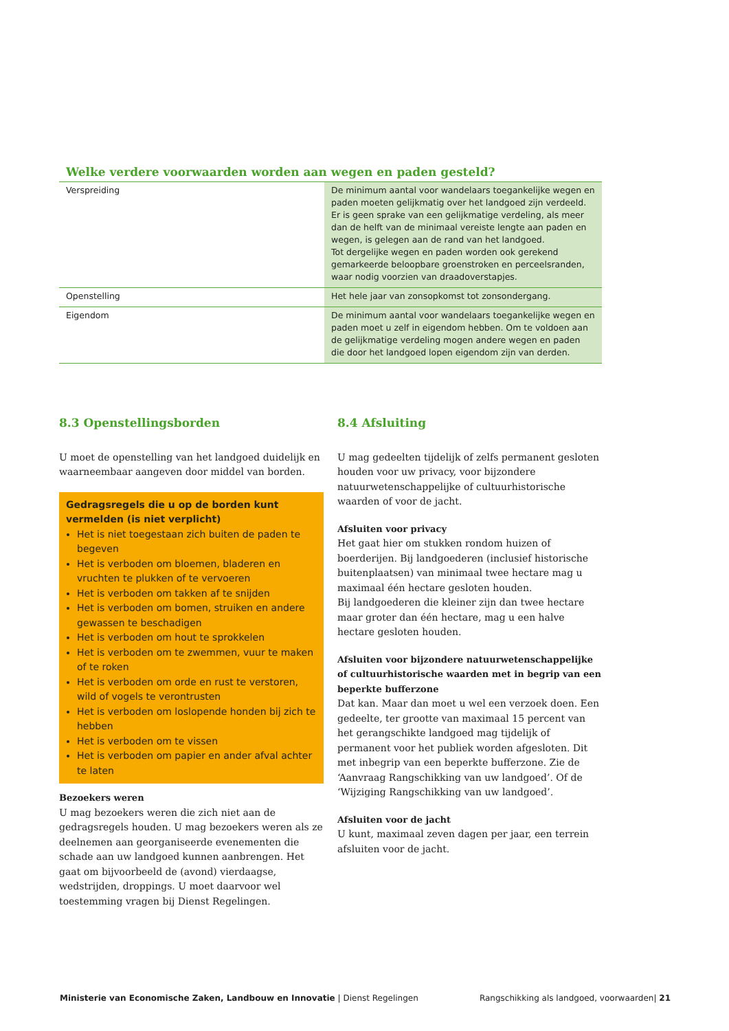Welke verdere voorwaarden worden aan wegen en paden gesteld?
| Verspreiding | De minimum aantal voor wandelaars toegankelijke wegen en paden moeten gelijkmatig over het landgoed zijn verdeeld. Er is geen sprake van een gelijkmatige verdeling, als meer dan de helft van de minimaal vereiste lengte aan paden en wegen, is gelegen aan de rand van het landgoed. Tot dergelijke wegen en paden worden ook gerekend gemarkeerde beloopbare groenstroken en perceelsranden, waar nodig voorzien van draadoverstapjes. |
| Openstelling | Het hele jaar van zonsopkomst tot zonsondergang. |
| Eigendom | De minimum aantal voor wandelaars toegankelijke wegen en paden moet u zelf in eigendom hebben. Om te voldoen aan de gelijkmatige verdeling mogen andere wegen en paden die door het landgoed lopen eigendom zijn van derden. |
8.3 Openstellingsborden
U moet de openstelling van het landgoed duidelijk en waarneembaar aangeven door middel van borden.
Gedragsregels die u op de borden kunt vermelden (is niet verplicht)
Het is niet toegestaan zich buiten de paden te begeven
Het is verboden om bloemen, bladeren en vruchten te plukken of te vervoeren
Het is verboden om takken af te snijden
Het is verboden om bomen, struiken en andere gewassen te beschadigen
Het is verboden om hout te sprokkelen
Het is verboden om te zwemmen, vuur te maken of te roken
Het is verboden om orde en rust te verstoren, wild of vogels te verontrusten
Het is verboden om loslopende honden bij zich te hebben
Het is verboden om te vissen
Het is verboden om papier en ander afval achter te laten
Bezoekers weren
U mag bezoekers weren die zich niet aan de gedragsregels houden. U mag bezoekers weren als ze deelnemen aan georganiseerde evenementen die schade aan uw landgoed kunnen aanbrengen. Het gaat om bijvoorbeeld de (avond) vierdaagse, wedstrijden, droppings. U moet daarvoor wel toestemming vragen bij Dienst Regelingen.
8.4 Afsluiting
U mag gedeelten tijdelijk of zelfs permanent gesloten houden voor uw privacy, voor bijzondere natuurweten­schappelijke of cultuurhistorische waarden of voor de jacht.
Afsluiten voor privacy
Het gaat hier om stukken rondom huizen of boerderijen. Bij landgoederen (inclusief historische buitenplaatsen) van minimaal twee hectare mag u maximaal één hectare gesloten houden.
Bij landgoederen die kleiner zijn dan twee hectare maar groter dan één hectare, mag u een halve hectare gesloten houden.
Afsluiten voor bijzondere natuurwetenschappelijke of cultuurhistorische waarden met in begrip van een beperkte bufferzone
Dat kan. Maar dan moet u wel een verzoek doen. Een gedeelte, ter grootte van maximaal 15 percent van het gerangschikte landgoed mag tijdelijk of permanent voor het publiek worden afgesloten. Dit met inbegrip van een beperkte bufferzone. Zie de ‘Aanvraag Rangschikking van uw landgoed’. Of de ‘Wijziging Rangschikking van uw landgoed’.
Afsluiten voor de jacht
U kunt, maximaal zeven dagen per jaar, een terrein afsluiten voor de jacht.
Ministerie van Economische Zaken, Landbouw en Innovatie | Dienst Regelingen Rangschikking als landgoed, voorwaarden| 21